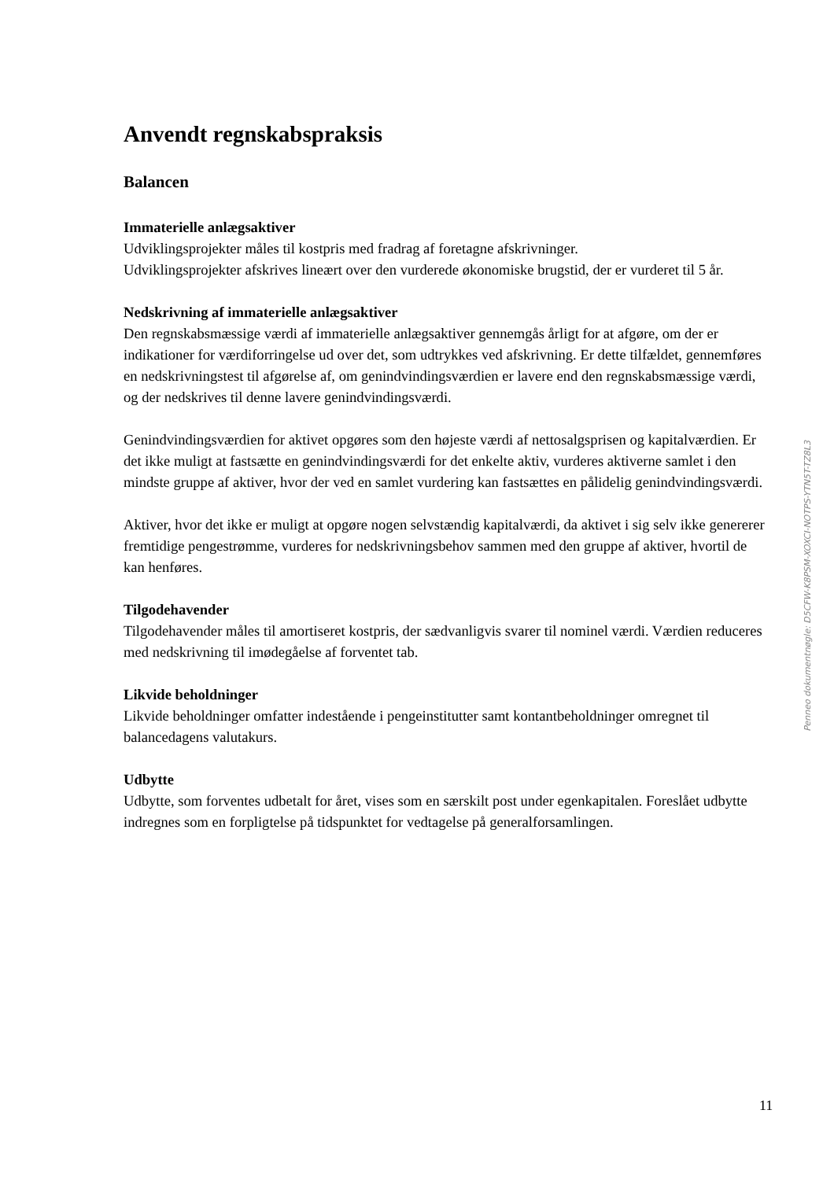Anvendt regnskabspraksis
Balancen
Immaterielle anlægsaktiver
Udviklingsprojekter måles til kostpris med fradrag af foretagne afskrivninger.
Udviklingsprojekter afskrives lineært over den vurderede økonomiske brugstid, der er vurderet til 5 år.
Nedskrivning af immaterielle anlægsaktiver
Den regnskabsmæssige værdi af immaterielle anlægsaktiver gennemgås årligt for at afgøre, om der er indikationer for værdiforringelse ud over det, som udtrykkes ved afskrivning. Er dette tilfældet, gennemføres en nedskrivningstest til afgørelse af, om genindvindingsværdien er lavere end den regnskabsmæssige værdi, og der nedskrives til denne lavere genindvindingsværdi.
Genindvindingsværdien for aktivet opgøres som den højeste værdi af nettosalgsprisen og kapitalværdien. Er det ikke muligt at fastsætte en genindvindingsværdi for det enkelte aktiv, vurderes aktiverne samlet i den mindste gruppe af aktiver, hvor der ved en samlet vurdering kan fastsættes en pålidelig genindvindingsværdi.
Aktiver, hvor det ikke er muligt at opgøre nogen selvstændig kapitalværdi, da aktivet i sig selv ikke genererer fremtidige pengestrømme, vurderes for nedskrivningsbehov sammen med den gruppe af aktiver, hvortil de kan henføres.
Tilgodehavender
Tilgodehavender måles til amortiseret kostpris, der sædvanligvis svarer til nominel værdi. Værdien reduceres med nedskrivning til imødegåelse af forventet tab.
Likvide beholdninger
Likvide beholdninger omfatter indestående i pengeinstitutter samt kontantbeholdninger omregnet til balancedagens valutakurs.
Udbytte
Udbytte, som forventes udbetalt for året, vises som en særskilt post under egenkapitalen. Foreslået udbytte indregnes som en forpligtelse på tidspunktet for vedtagelse på generalforsamlingen.
Penneo dokumentnøgle: D5CFW-K8PSM-XOXCI-NOTPS-YTN5T-TZ8L3
11